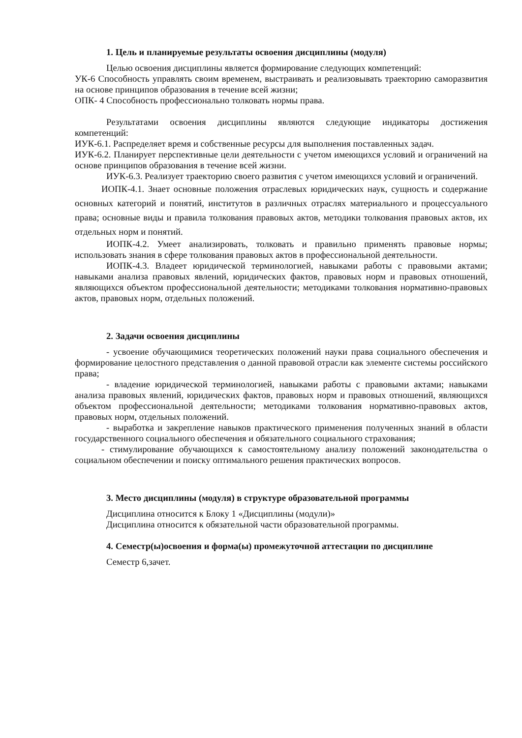1. Цель и планируемые результаты освоения дисциплины (модуля)
Целью освоения дисциплины является формирование следующих компетенций:
УК-6 Способность управлять своим временем, выстраивать и реализовывать траекторию саморазвития на основе принципов образования в течение всей жизни;
ОПК- 4 Способность профессионально толковать нормы права.
Результатами освоения дисциплины являются следующие индикаторы достижения компетенций:
ИУК-6.1. Распределяет время и собственные ресурсы для выполнения поставленных задач.
ИУК-6.2. Планирует перспективные цели деятельности с учетом имеющихся условий и ограничений на основе принципов образования в течение всей жизни.
ИУК-6.3. Реализует траекторию своего развития с учетом имеющихся условий и ограничений.
ИОПК-4.1. Знает основные положения отраслевых юридических наук, сущность и содержание основных категорий и понятий, институтов в различных отраслях материального и процессуального права; основные виды и правила толкования правовых актов, методики толкования правовых актов, их отдельных норм и понятий.
ИОПК-4.2. Умеет анализировать, толковать и правильно применять правовые нормы; использовать знания в сфере толкования правовых актов в профессиональной деятельности.
ИОПК-4.3. Владеет юридической терминологией, навыками работы с правовыми актами; навыками анализа правовых явлений, юридических фактов, правовых норм и правовых отношений, являющихся объектом профессиональной деятельности; методиками толкования нормативно-правовых актов, правовых норм, отдельных положений.
2. Задачи освоения дисциплины
- усвоение обучающимися теоретических положений науки права социального обеспечения и формирование целостного представления о данной правовой отрасли как элементе системы российского права;
- владение юридической терминологией, навыками работы с правовыми актами; навыками анализа правовых явлений, юридических фактов, правовых норм и правовых отношений, являющихся объектом профессиональной деятельности; методиками толкования нормативно-правовых актов, правовых норм, отдельных положений.
- выработка и закрепление навыков практического применения полученных знаний в области государственного социального обеспечения и обязательного социального страхования;
- стимулирование обучающихся к самостоятельному анализу положений законодательства о социальном обеспечении и поиску оптимального решения практических вопросов.
3. Место дисциплины (модуля) в структуре образовательной программы
Дисциплина относится к Блоку 1 «Дисциплины (модули)»
Дисциплина относится к обязательной части образовательной программы.
4. Семестр(ы)освоения и форма(ы) промежуточной аттестации по дисциплине
Семестр 6,зачет.